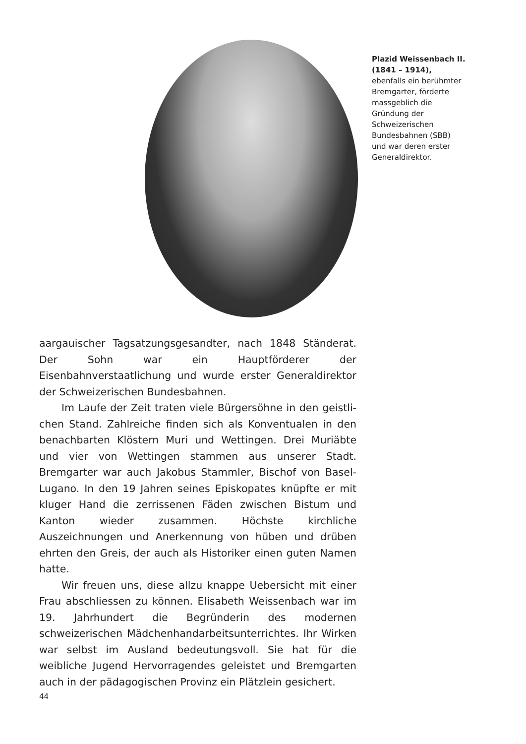Plazid Weissenbach II. (1841 – 1914),
ebenfalls ein berühmter Brem­garter, förderte massgeblich die Gründung der Schweizerischen Bundesbahnen (SBB) und war deren erster Generaldirektor.
aargauischer Tagsatzungsgesandter, nach 1848 Ständerat. Der Sohn war ein Hauptförderer der Eisenbahnverstaatlichung und wurde erster Generaldirektor der Schweizerischen Bundesbah­nen.
Im Laufe der Zeit traten viele Bürgersöhne in den geistli­chen Stand. Zahlreiche finden sich als Konventualen in den be­nachbarten Klöstern Muri und Wettingen. Drei Muriäbte und vier von Wettingen stammen aus unserer Stadt. Bremgarter war auch Jakobus Stammler, Bischof von Basel-Lugano. In den 19 Jahren seines Episkopates knüpfte er mit kluger Hand die zerrissenen Fäden zwischen Bistum und Kanton wieder zusammen. Höchs­te kirchliche Auszeichnungen und Anerkennung von hüben und drüben ehrten den Greis, der auch als Historiker einen guten Namen hatte.
Wir freuen uns, diese allzu knappe Uebersicht mit einer Frau abschliessen zu können. Elisabeth Weissenbach war im 19. Jahr­hundert die Begründerin des modernen schweizerischen Mäd­chenhandarbeitsunterrichtes. Ihr Wirken war selbst im Ausland bedeutungsvoll. Sie hat für die weibliche Jugend Hervorragendes geleistet und Bremgarten auch in der pädagogischen Provinz ein Plätzlein gesichert.
44